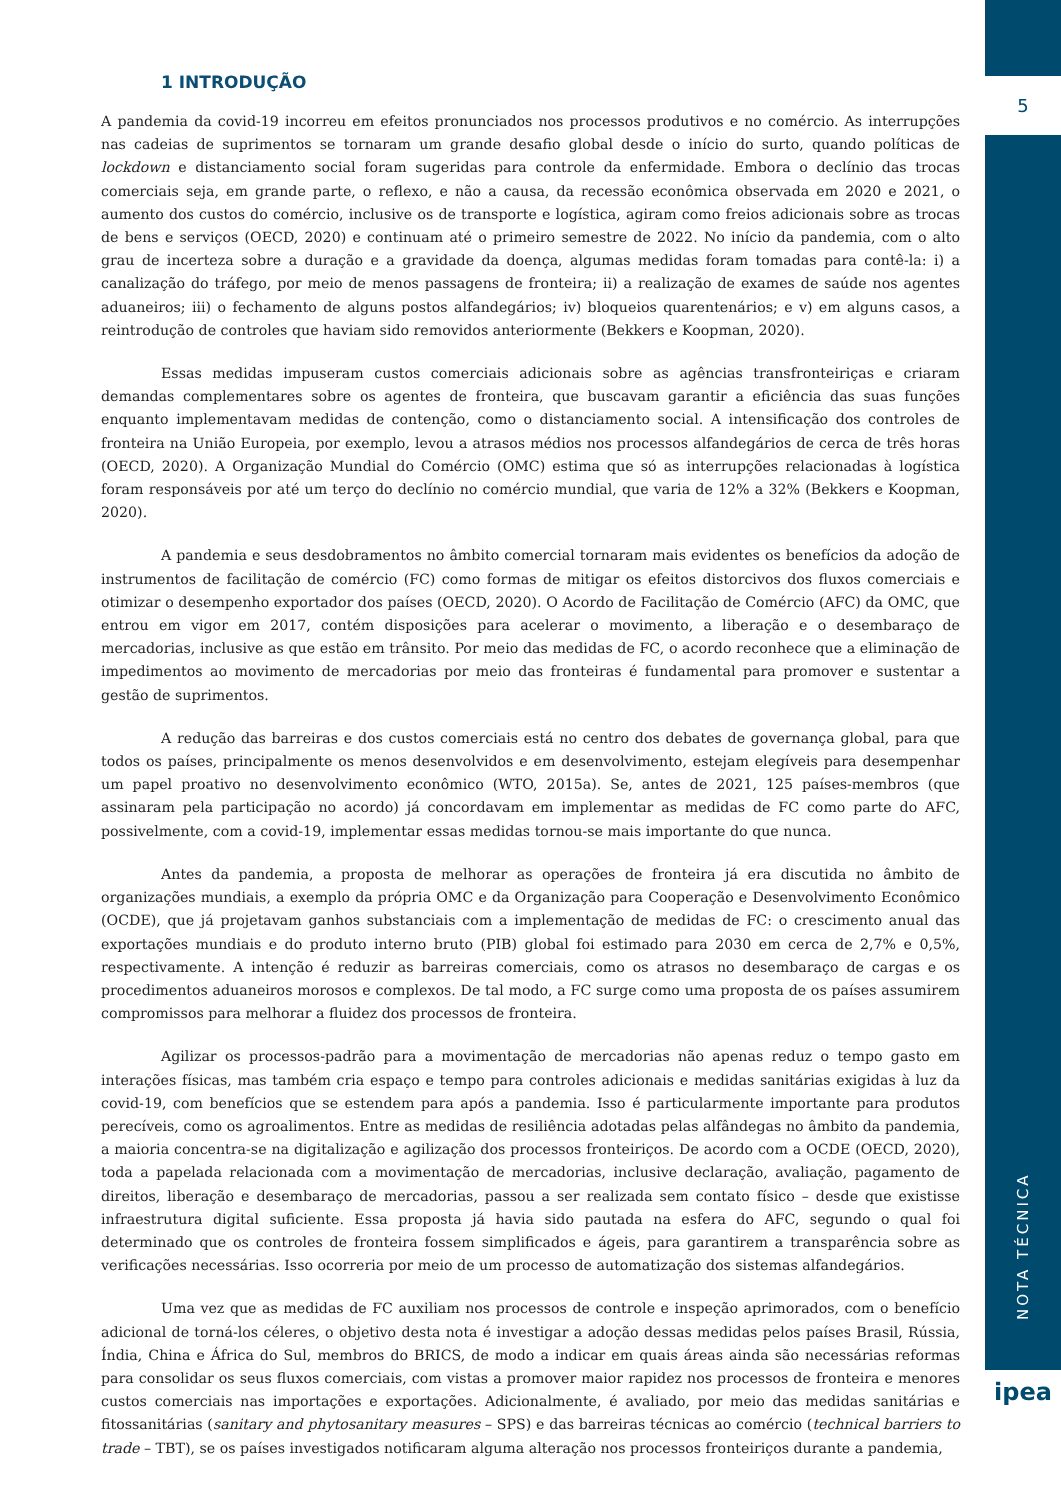5
1 INTRODUÇÃO
A pandemia da covid-19 incorreu em efeitos pronunciados nos processos produtivos e no comércio. As interrupções nas cadeias de suprimentos se tornaram um grande desafio global desde o início do surto, quando políticas de lockdown e distanciamento social foram sugeridas para controle da enfermidade. Embora o declínio das trocas comerciais seja, em grande parte, o reflexo, e não a causa, da recessão econômica observada em 2020 e 2021, o aumento dos custos do comércio, inclusive os de transporte e logística, agiram como freios adicionais sobre as trocas de bens e serviços (OECD, 2020) e continuam até o primeiro semestre de 2022. No início da pandemia, com o alto grau de incerteza sobre a duração e a gravidade da doença, algumas medidas foram tomadas para contê-la: i) a canalização do tráfego, por meio de menos passagens de fronteira; ii) a realização de exames de saúde nos agentes aduaneiros; iii) o fechamento de alguns postos alfandegários; iv) bloqueios quarentenários; e v) em alguns casos, a reintrodução de controles que haviam sido removidos anteriormente (Bekkers e Koopman, 2020).
Essas medidas impuseram custos comerciais adicionais sobre as agências transfronteiriças e criaram demandas complementares sobre os agentes de fronteira, que buscavam garantir a eficiência das suas funções enquanto implementavam medidas de contenção, como o distanciamento social. A intensificação dos controles de fronteira na União Europeia, por exemplo, levou a atrasos médios nos processos alfandegários de cerca de três horas (OECD, 2020). A Organização Mundial do Comércio (OMC) estima que só as interrupções relacionadas à logística foram responsáveis por até um terço do declínio no comércio mundial, que varia de 12% a 32% (Bekkers e Koopman, 2020).
A pandemia e seus desdobramentos no âmbito comercial tornaram mais evidentes os benefícios da adoção de instrumentos de facilitação de comércio (FC) como formas de mitigar os efeitos distorcivos dos fluxos comerciais e otimizar o desempenho exportador dos países (OECD, 2020). O Acordo de Facilitação de Comércio (AFC) da OMC, que entrou em vigor em 2017, contém disposições para acelerar o movimento, a liberação e o desembaraço de mercadorias, inclusive as que estão em trânsito. Por meio das medidas de FC, o acordo reconhece que a eliminação de impedimentos ao movimento de mercadorias por meio das fronteiras é fundamental para promover e sustentar a gestão de suprimentos.
A redução das barreiras e dos custos comerciais está no centro dos debates de governança global, para que todos os países, principalmente os menos desenvolvidos e em desenvolvimento, estejam elegíveis para desempenhar um papel proativo no desenvolvimento econômico (WTO, 2015a). Se, antes de 2021, 125 países-membros (que assinaram pela participação no acordo) já concordavam em implementar as medidas de FC como parte do AFC, possivelmente, com a covid-19, implementar essas medidas tornou-se mais importante do que nunca.
Antes da pandemia, a proposta de melhorar as operações de fronteira já era discutida no âmbito de organizações mundiais, a exemplo da própria OMC e da Organização para Cooperação e Desenvolvimento Econômico (OCDE), que já projetavam ganhos substanciais com a implementação de medidas de FC: o crescimento anual das exportações mundiais e do produto interno bruto (PIB) global foi estimado para 2030 em cerca de 2,7% e 0,5%, respectivamente. A intenção é reduzir as barreiras comerciais, como os atrasos no desembaraço de cargas e os procedimentos aduaneiros morosos e complexos. De tal modo, a FC surge como uma proposta de os países assumirem compromissos para melhorar a fluidez dos processos de fronteira.
Agilizar os processos-padrão para a movimentação de mercadorias não apenas reduz o tempo gasto em interações físicas, mas também cria espaço e tempo para controles adicionais e medidas sanitárias exigidas à luz da covid-19, com benefícios que se estendem para após a pandemia. Isso é particularmente importante para produtos perecíveis, como os agroalimentos. Entre as medidas de resiliência adotadas pelas alfândegas no âmbito da pandemia, a maioria concentra-se na digitalização e agilização dos processos fronteiriços. De acordo com a OCDE (OECD, 2020), toda a papelada relacionada com a movimentação de mercadorias, inclusive declaração, avaliação, pagamento de direitos, liberação e desembaraço de mercadorias, passou a ser realizada sem contato físico – desde que existisse infraestrutura digital suficiente. Essa proposta já havia sido pautada na esfera do AFC, segundo o qual foi determinado que os controles de fronteira fossem simplificados e ágeis, para garantirem a transparência sobre as verificações necessárias. Isso ocorreria por meio de um processo de automatização dos sistemas alfandegários.
Uma vez que as medidas de FC auxiliam nos processos de controle e inspeção aprimorados, com o benefício adicional de torná-los céleres, o objetivo desta nota é investigar a adoção dessas medidas pelos países Brasil, Rússia, Índia, China e África do Sul, membros do BRICS, de modo a indicar em quais áreas ainda são necessárias reformas para consolidar os seus fluxos comerciais, com vistas a promover maior rapidez nos processos de fronteira e menores custos comerciais nas importações e exportações. Adicionalmente, é avaliado, por meio das medidas sanitárias e fitossanitárias (sanitary and phytosanitary measures – SPS) e das barreiras técnicas ao comércio (technical barriers to trade – TBT), se os países investigados notificaram alguma alteração nos processos fronteiriços durante a pandemia,
NOTA TÉCNICA
ipea